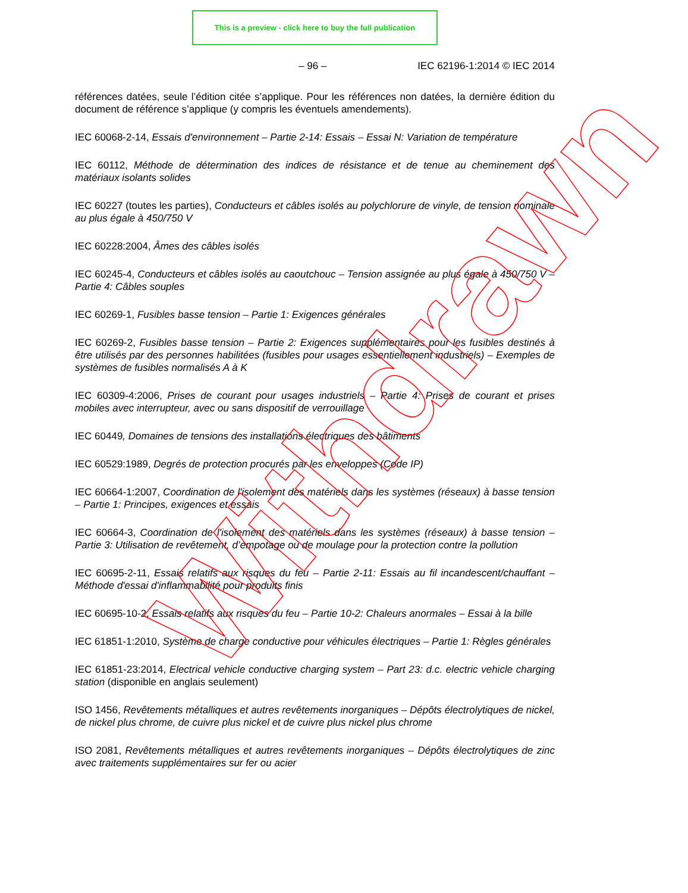This is a preview - click here to buy the full publication
– 96 – IEC 62196-1:2014 © IEC 2014
références datées, seule l’édition citée s’applique. Pour les références non datées, la dernière édition du document de référence s’applique (y compris les éventuels amendements).
IEC 60068-2-14, Essais d'environnement – Partie 2-14: Essais – Essai N: Variation de température
IEC 60112, Méthode de détermination des indices de résistance et de tenue au cheminement des matériaux isolants solides
IEC 60227 (toutes les parties), Conducteurs et câbles isolés au polychlorure de vinyle, de tension nominale au plus égale à 450/750 V
IEC 60228:2004, Âmes des câbles isolés
IEC 60245-4, Conducteurs et câbles isolés au caoutchouc – Tension assignée au plus égale à 450/750 V – Partie 4: Câbles souples
IEC 60269-1, Fusibles basse tension – Partie 1: Exigences générales
IEC 60269-2, Fusibles basse tension – Partie 2: Exigences supplémentaires pour les fusibles destinés à être utilisés par des personnes habilitées (fusibles pour usages essentiellement industriels) – Exemples de systèmes de fusibles normalisés A à K
IEC 60309-4:2006, Prises de courant pour usages industriels – Partie 4: Prises de courant et prises mobiles avec interrupteur, avec ou sans dispositif de verrouillage
IEC 60449, Domaines de tensions des installations électriques des bâtiments
IEC 60529:1989, Degrés de protection procurés par les enveloppes (Code IP)
IEC 60664-1:2007, Coordination de l'isolement des matériels dans les systèmes (réseaux) à basse tension – Partie 1: Principes, exigences et essais
IEC 60664-3, Coordination de l'isolement des matériels dans les systèmes (réseaux) à basse tension – Partie 3: Utilisation de revêtement, d’empotage ou de moulage pour la protection contre la pollution
IEC 60695-2-11, Essais relatifs aux risques du feu – Partie 2-11: Essais au fil incandescent/chauffant – Méthode d'essai d'inflammabilité pour produits finis
IEC 60695-10-2, Essais relatifs aux risques du feu – Partie 10-2: Chaleurs anormales – Essai à la bille
IEC 61851-1:2010, Système de charge conductive pour véhicules électriques – Partie 1: Règles générales
IEC 61851-23:2014, Electrical vehicle conductive charging system – Part 23: d.c. electric vehicle charging station (disponible en anglais seulement)
ISO 1456, Revêtements métalliques et autres revêtements inorganiques – Dépôts électrolytiques de nickel, de nickel plus chrome, de cuivre plus nickel et de cuivre plus nickel plus chrome
ISO 2081, Revêtements métalliques et autres revêtements inorganiques – Dépôts électrolytiques de zinc avec traitements supplémentaires sur fer ou acier
Withdrawn